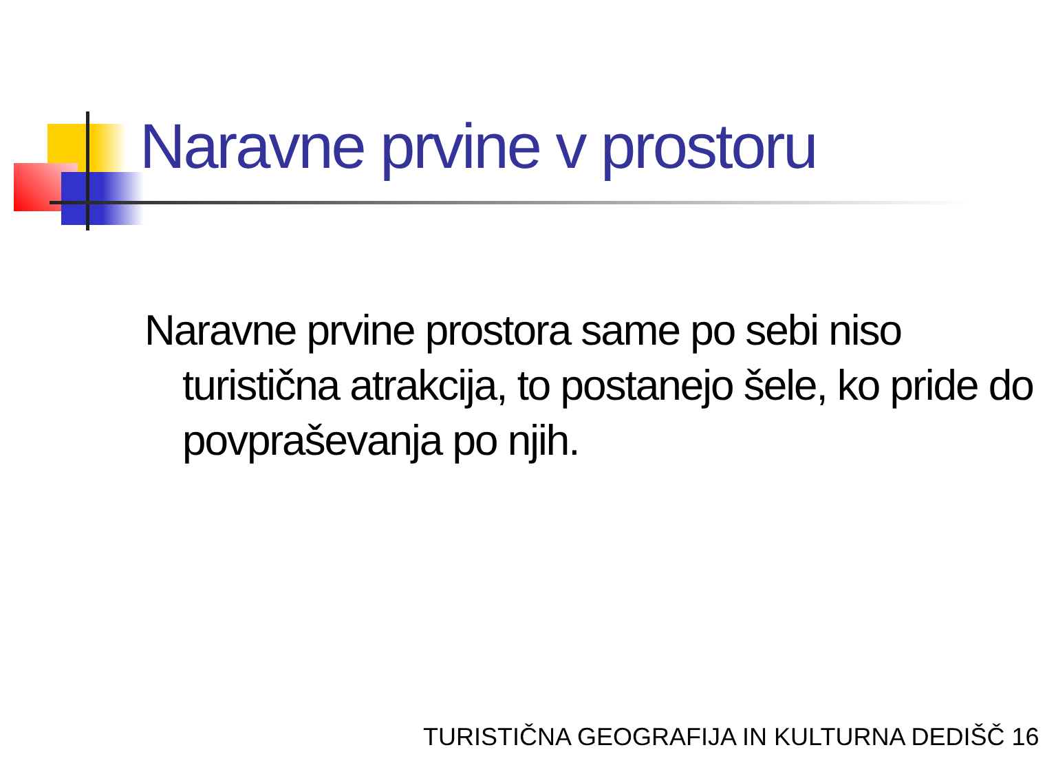Naravne prvine v prostoru
Naravne prvine prostora same po sebi niso turistična atrakcija, to postanejo šele, ko pride do povpraševanja po njih.
TURISTIČNA GEOGRAFIJA IN KULTURNA DEDIŠČ 16